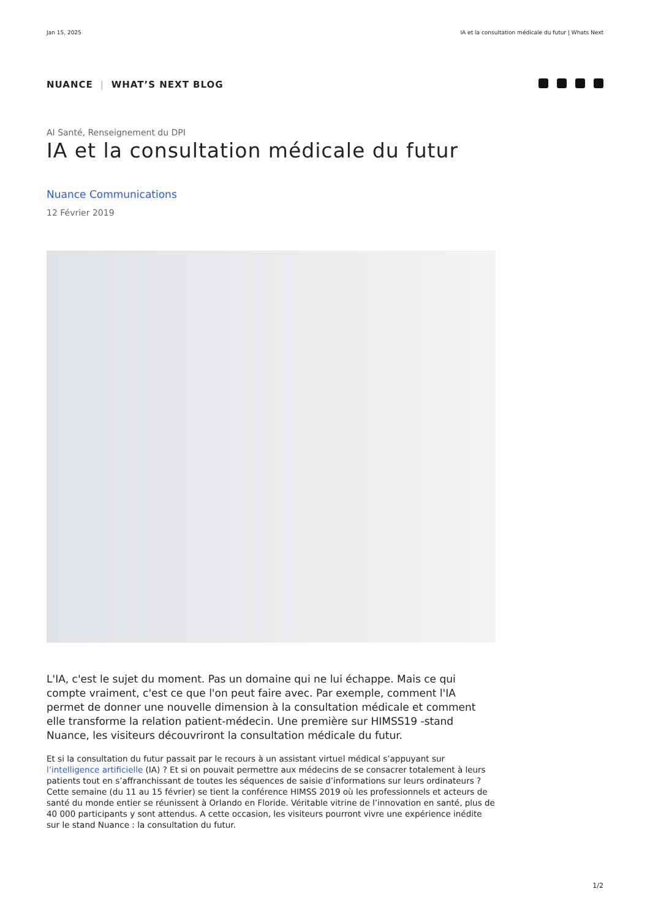Jan 15, 2025 IA et la consultation médicale du futur | Whats Next
NUANCE | WHAT’S NEXT BLOG
AI Santé, Renseignement du DPI
IA et la consultation médicale du futur
Nuance Communications
12 Février 2019
L'IA, c'est le sujet du moment. Pas un domaine qui ne lui échappe. Mais ce qui compte vraiment, c'est ce que l'on peut faire avec. Par exemple, comment l'IA permet de donner une nouvelle dimension à la consultation médicale et comment elle transforme la relation patient-médecin. Une première sur HIMSS19 -stand Nuance, les visiteurs découvriront la consultation médicale du futur.
Et si la consultation du futur passait par le recours à un assistant virtuel médical s’appuyant sur l’intelligence artificielle (IA) ? Et si on pouvait permettre aux médecins de se consacrer totalement à leurs patients tout en s’affranchissant de toutes les séquences de saisie d’informations sur leurs ordinateurs ? Cette semaine (du 11 au 15 février) se tient la conférence HIMSS 2019 où les professionnels et acteurs de santé du monde entier se réunissent à Orlando en Floride. Véritable vitrine de l’innovation en santé, plus de 40 000 participants y sont attendus. A cette occasion, les visiteurs pourront vivre une expérience inédite sur le stand Nuance : la consultation du futur.
1/2